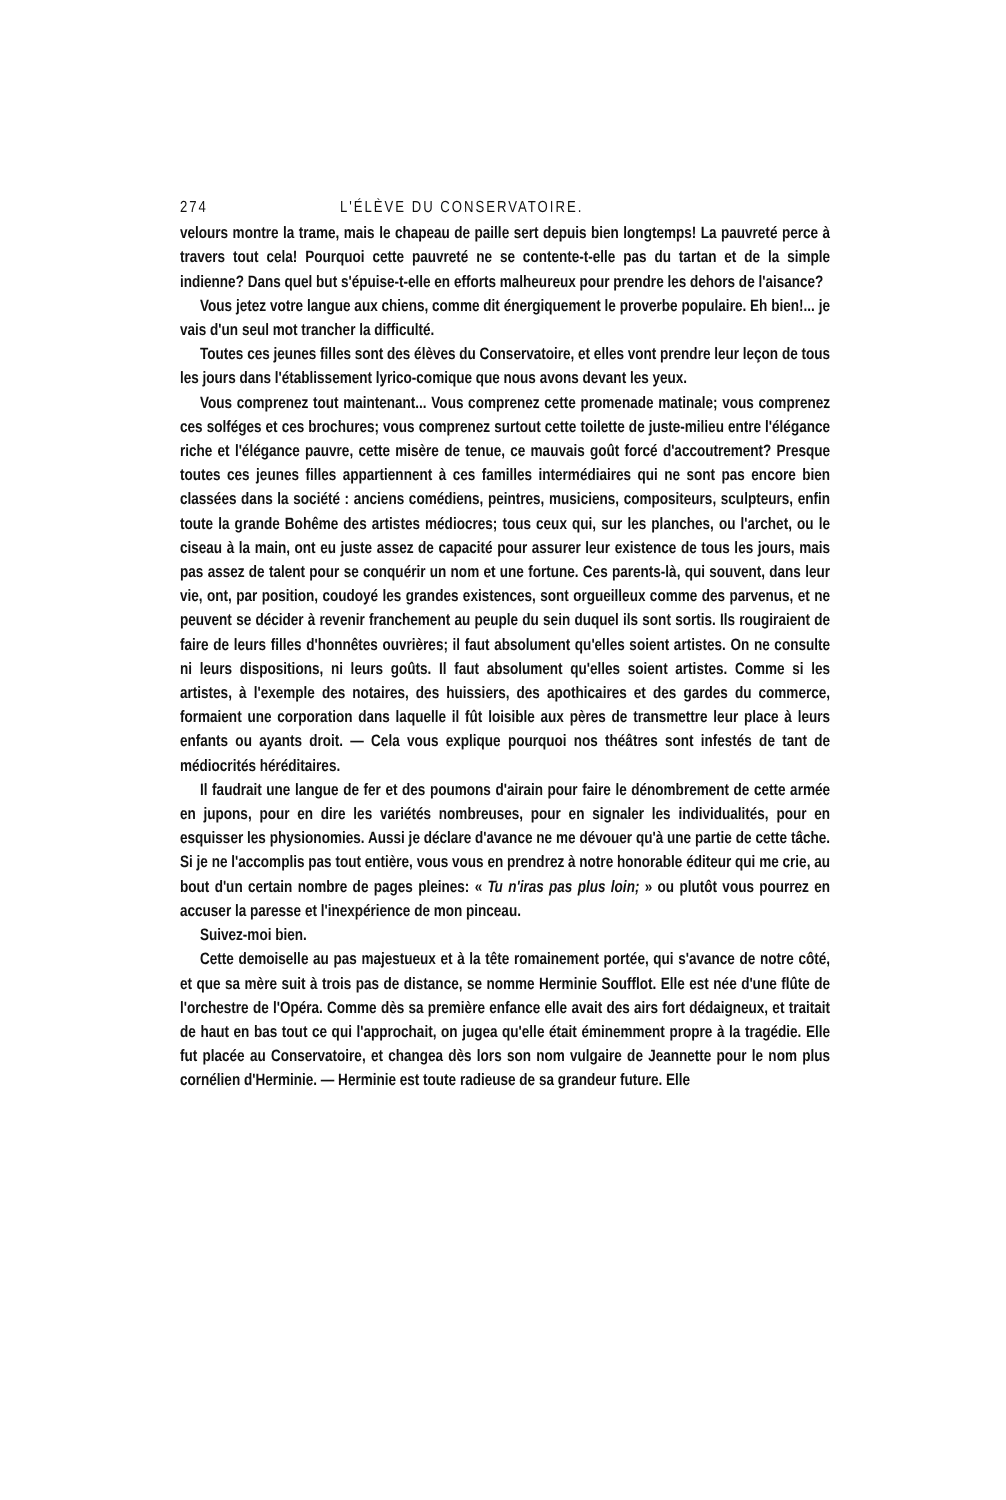274 L'ÉLÈVE DU CONSERVATOIRE.
velours montre la trame, mais le chapeau de paille sert depuis bien longtemps! La pauvreté perce à travers tout cela! Pourquoi cette pauvreté ne se contente-t-elle pas du tartan et de la simple indienne? Dans quel but s'épuise-t-elle en efforts malheureux pour prendre les dehors de l'aisance?
Vous jetez votre langue aux chiens, comme dit énergiquement le proverbe populaire. Eh bien!... je vais d'un seul mot trancher la difficulté.
Toutes ces jeunes filles sont des élèves du Conservatoire, et elles vont prendre leur leçon de tous les jours dans l'établissement lyrico-comique que nous avons devant les yeux.
Vous comprenez tout maintenant... Vous comprenez cette promenade matinale; vous comprenez ces solféges et ces brochures; vous comprenez surtout cette toilette de juste-milieu entre l'élégance riche et l'élégance pauvre, cette misère de tenue, ce mauvais goût forcé d'accoutrement? Presque toutes ces jeunes filles appartiennent à ces familles intermédiaires qui ne sont pas encore bien classées dans la société : anciens comédiens, peintres, musiciens, compositeurs, sculpteurs, enfin toute la grande Bohême des artistes médiocres; tous ceux qui, sur les planches, ou l'archet, ou le ciseau à la main, ont eu juste assez de capacité pour assurer leur existence de tous les jours, mais pas assez de talent pour se conquérir un nom et une fortune. Ces parents-là, qui souvent, dans leur vie, ont, par position, coudoyé les grandes existences, sont orgueilleux comme des parvenus, et ne peuvent se décider à revenir franchement au peuple du sein duquel ils sont sortis. Ils rougiraient de faire de leurs filles d'honnêtes ouvrières; il faut absolument qu'elles soient artistes. On ne consulte ni leurs dispositions, ni leurs goûts. Il faut absolument qu'elles soient artistes. Comme si les artistes, à l'exemple des notaires, des huissiers, des apothicaires et des gardes du commerce, formaient une corporation dans laquelle il fût loisible aux pères de transmettre leur place à leurs enfants ou ayants droit. — Cela vous explique pourquoi nos théâtres sont infestés de tant de médiocrités héréditaires.
Il faudrait une langue de fer et des poumons d'airain pour faire le dénombrement de cette armée en jupons, pour en dire les variétés nombreuses, pour en signaler les individualités, pour en esquisser les physionomies. Aussi je déclare d'avance ne me dévouer qu'à une partie de cette tâche. Si je ne l'accomplis pas tout entière, vous vous en prendrez à notre honorable éditeur qui me crie, au bout d'un certain nombre de pages pleines: « Tu n'iras pas plus loin; » ou plutôt vous pourrez en accuser la paresse et l'inexpérience de mon pinceau.
Suivez-moi bien.
Cette demoiselle au pas majestueux et à la tête romainement portée, qui s'avance de notre côté, et que sa mère suit à trois pas de distance, se nomme Herminie Soufflot. Elle est née d'une flûte de l'orchestre de l'Opéra. Comme dès sa première enfance elle avait des airs fort dédaigneux, et traitait de haut en bas tout ce qui l'approchait, on jugea qu'elle était éminemment propre à la tragédie. Elle fut placée au Conservatoire, et changea dès lors son nom vulgaire de Jeannette pour le nom plus cornélien d'Herminie. — Herminie est toute radieuse de sa grandeur future. Elle